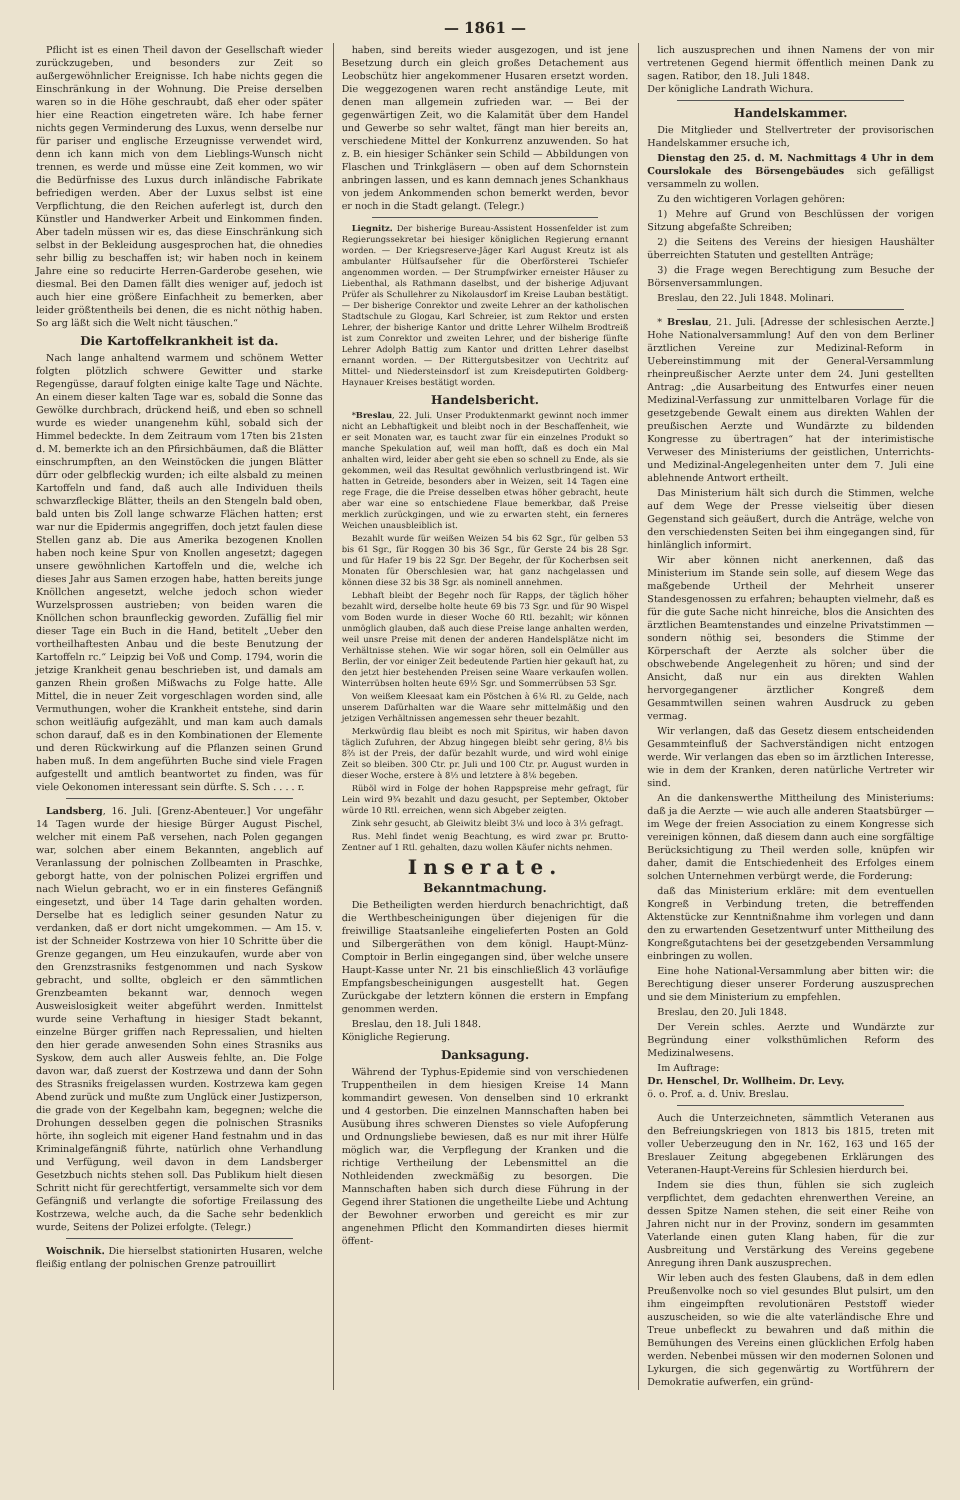— 1861 —
Pflicht ist es einen Theil davon der Gesellschaft wieder zurückzugeben, und besonders zur Zeit so außergewöhnlicher Ereignisse. Ich habe nichts gegen die Einschränkung in der Wohnung. Die Preise derselben waren so in die Höhe geschraubt, daß eher oder später hier eine Reaction eingetreten wäre. Ich habe ferner nichts gegen Verminderung des Luxus, wenn derselbe nur für pariser und englische Erzeugnisse verwendet wird, denn ich kann mich von dem Lieblings-Wunsch nicht trennen, es werde und müsse eine Zeit kommen, wo wir die Bedürfnisse des Luxus durch inländische Fabrikate befriedigen werden. Aber der Luxus selbst ist eine Verpflichtung, die den Reichen auferlegt ist, durch den Künstler und Handwerker Arbeit und Einkommen finden. Aber tadeln müssen wir es, das diese Einschränkung sich selbst in der Bekleidung ausgesprochen hat, die ohnedies sehr billig zu beschaffen ist; wir haben noch in keinem Jahre eine so reducirte Herren-Garderobe gesehen, wie diesmal. Bei den Damen fällt dies weniger auf, jedoch ist auch hier eine größere Einfachheit zu bemerken, aber leider größtentheils bei denen, die es nicht nöthig haben. So arg läßt sich die Welt nicht täuschen.“
Die Kartoffelkrankheit ist da.
Nach lange anhaltend warmem und schönem Wetter folgten plötzlich schwere Gewitter und starke Regengüsse, darauf folgten einige kalte Tage und Nächte. An einem dieser kalten Tage war es, sobald die Sonne das Gewölke durchbrach, drückend heiß, und eben so schnell wurde es wieder unangenehm kühl, sobald sich der Himmel bedeckte. In dem Zeitraum vom 17ten bis 21sten d. M. bemerkte ich an den Pfirsichbäumen, daß die Blätter einschrumpften, an den Weinstöcken die jungen Blätter dürr oder gelbfleckig wurden; ich eilte alsbald zu meinen Kartoffeln und fand, daß auch alle Individuen theils schwarzfleckige Blätter, theils an den Stengeln bald oben, bald unten bis Zoll lange schwarze Flächen hatten; erst war nur die Epidermis angegriffen, doch jetzt faulen diese Stellen ganz ab. Die aus Amerika bezogenen Knollen haben noch keine Spur von Knollen angesetzt; dagegen unsere gewöhnlichen Kartoffeln und die, welche ich dieses Jahr aus Samen erzogen habe, hatten bereits junge Knöllchen angesetzt, welche jedoch schon wieder Wurzelsprossen austrieben; von beiden waren die Knöllchen schon braunfleckig geworden. Zufällig fiel mir dieser Tage ein Buch in die Hand, betitelt „Ueber den vortheilhaftesten Anbau und die beste Benutzung der Kartoffeln rc.“ Leipzig bei Voß und Comp. 1794, worin die jetzige Krankheit genau beschrieben ist, und damals am ganzen Rhein großen Mißwachs zu Folge hatte. Alle Mittel, die in neuer Zeit vorgeschlagen worden sind, alle Vermuthungen, woher die Krankheit entstehe, sind darin schon weitläufig aufgezählt, und man kam auch damals schon darauf, daß es in den Kombinationen der Elemente und deren Rückwirkung auf die Pflanzen seinen Grund haben muß. In dem angeführten Buche sind viele Fragen aufgestellt und amtlich beantwortet zu finden, was für viele Oekonomen interessant sein dürfte. S. Sch . . . . r.
Landsberg, 16. Juli. [Grenz-Abenteuer.] Vor ungefähr 14 Tagen wurde der hiesige Bürger August Pischel, welcher mit einem Paß versehen, nach Polen gegangen war, solchen aber einem Bekannten, angeblich auf Veranlassung der polnischen Zollbeamten in Praschke, geborgt hatte, von der polnischen Polizei ergriffen und nach Wielun gebracht, wo er in ein finsteres Gefängniß eingesetzt, und über 14 Tage darin gehalten worden. Derselbe hat es lediglich seiner gesunden Natur zu verdanken, daß er dort nicht umgekommen. — Am 15. v. ist der Schneider Kostrzewa von hier 10 Schritte über die Grenze gegangen, um Heu einzukaufen, wurde aber von den Grenzstrasniks festgenommen und nach Syskow gebracht, und sollte, obgleich er den sämmtlichen Grenzbeamten bekannt war, dennoch wegen Ausweislosigkeit weiter abgeführt werden. Inmittelst wurde seine Verhaftung in hiesiger Stadt bekannt, einzelne Bürger griffen nach Repressalien, und hielten den hier gerade anwesenden Sohn eines Strasniks aus Syskow, dem auch aller Ausweis fehlte, an. Die Folge davon war, daß zuerst der Kostrzewa und dann der Sohn des Strasniks freigelassen wurden. Kostrzewa kam gegen Abend zurück und mußte zum Unglück einer Justizperson, die grade von der Kegelbahn kam, begegnen; welche die Drohungen desselben gegen die polnischen Strasniks hörte, ihn sogleich mit eigener Hand festnahm und in das Kriminalgefängniß führte, natürlich ohne Verhandlung und Verfügung, weil davon in dem Landsberger Gesetzbuch nichts stehen soll. Das Publikum hielt diesen Schritt nicht für gerechtfertigt, versammelte sich vor dem Gefängniß und verlangte die sofortige Freilassung des Kostrzewa, welche auch, da die Sache sehr bedenklich wurde, Seitens der Polizei erfolgte. (Telegr.)
Woischnik. Die hierselbst stationirten Husaren, welche fleißig entlang der polnischen Grenze patrouillirt
haben, sind bereits wieder ausgezogen, und ist jene Besetzung durch ein gleich großes Detachement aus Leobschütz hier angekommener Husaren ersetzt worden. Die weggezogenen waren recht anständige Leute, mit denen man allgemein zufrieden war. — Bei der gegenwärtigen Zeit, wo die Kalamität über dem Handel und Gewerbe so sehr waltet, fängt man hier bereits an, verschiedene Mittel der Konkurrenz anzuwenden. So hat z. B. ein hiesiger Schänker sein Schild — Abbildungen von Flaschen und Trinkgläsern — oben auf dem Schornstein anbringen lassen, und es kann demnach jenes Schankhaus von jedem Ankommenden schon bemerkt werden, bevor er noch in die Stadt gelangt. (Telegr.)
Liegnitz. Der bisherige Bureau-Assistent Hossenfelder ist zum Regierungssekretar bei hiesiger königlichen Regierung ernannt worden. — Der Kriegsreserve-Jäger Karl August Kreutz ist als ambulanter Hülfsaufseher für die Oberförsterei Tschiefer angenommen worden. — Der Strumpfwirker erneister Häuser zu Liebenthal, als Rathmann daselbst, und der bisherige Adjuvant Prüfer als Schullehrer zu Nikolausdorf im Kreise Lauban bestätigt. — Der bisherige Conrektor und zweite Lehrer an der katholischen Stadtschule zu Glogau, Karl Schreier, ist zum Rektor und ersten Lehrer, der bisherige Kantor und dritte Lehrer Wilhelm Brodtreiß ist zum Conrektor und zweiten Lehrer, und der bisherige fünfte Lehrer Adolph Battig zum Kantor und dritten Lehrer daselbst ernannt worden. — Der Rittergutsbesitzer von Uechtritz auf Mittel- und Niedersteinsdorf ist zum Kreisdeputirten Goldberg-Haynauer Kreises bestätigt worden.
Handelsbericht.
*Breslau, 22. Juli. Unser Produktenmarkt gewinnt noch immer nicht an Lebhaftigkeit und bleibt noch in der Beschaffenheit, wie er seit Monaten war, es taucht zwar für ein einzelnes Produkt so manche Spekulation auf, weil man hofft, daß es doch ein Mal anhalten wird, leider aber geht sie eben so schnell zu Ende, als sie gekommen, weil das Resultat gewöhnlich verlustbringend ist. Wir hatten in Getreide, besonders aber in Weizen, seit 14 Tagen eine rege Frage, die die Preise desselben etwas höher gebracht, heute aber war eine so entschiedene Flaue bemerkbar, daß Preise merklich zurückgingen, und wie zu erwarten steht, ein ferneres Weichen unausbleiblich ist.
Bezahlt wurde für weißen Weizen 54 bis 62 Sgr., für gelben 53 bis 61 Sgr., für Roggen 30 bis 36 Sgr., für Gerste 24 bis 28 Sgr. und für Hafer 19 bis 22 Sgr. Der Begehr, der für Kocherbsen seit Monaten für Oberschlesien war, hat ganz nachgelassen und können diese 32 bis 38 Sgr. als nominell annehmen.
Lebhaft bleibt der Begehr noch für Rapps, der täglich höher bezahlt wird, derselbe holte heute 69 bis 73 Sgr. und für 90 Wispel vom Boden wurde in dieser Woche 60 Rtl. bezahlt; wir können unmöglich glauben, daß auch diese Preise lange anhalten werden, weil unsre Preise mit denen der anderen Handelsplätze nicht im Verhältnisse stehen. Wie wir sogar hören, soll ein Oelmüller aus Berlin, der vor einiger Zeit bedeutende Partien hier gekauft hat, zu den jetzt hier bestehenden Preisen seine Waare verkaufen wollen. Winterrübsen holten heute 69½ Sgr. und Sommerrübsen 53 Sgr.
Von weißem Kleesaat kam ein Pöstchen à 6⅙ Rl. zu Gelde, nach unserem Dafürhalten war die Waare sehr mittelmäßig und den jetzigen Verhältnissen angemessen sehr theuer bezahlt.
Merkwürdig flau bleibt es noch mit Spiritus, wir haben davon täglich Zufuhren, der Abzug hingegen bleibt sehr gering, 8⅓ bis 8⅔ ist der Preis, der dafür bezahlt wurde, und wird wohl einige Zeit so bleiben. 300 Ctr. pr. Juli und 100 Ctr. pr. August wurden in dieser Woche, erstere à 8⅓ und letztere à 8⅙ begeben.
Rüböl wird in Folge der hohen Rappspreise mehr gefragt, für Lein wird 9¾ bezahlt und dazu gesucht, per September, Oktober würde 10 Rtl. erreichen, wenn sich Abgeber zeigten.
Zink sehr gesucht, ab Gleiwitz bleibt 3⅙ und loco à 3⅓ gefragt.
Rus. Mehl findet wenig Beachtung, es wird zwar pr. Brutto-Zentner auf 1 Rtl. gehalten, dazu wollen Käufer nichts nehmen.
Inserate.
Bekanntmachung.
Die Betheiligten werden hierdurch benachrichtigt, daß die Werthbescheinigungen über diejenigen für die freiwillige Staatsanleihe eingelieferten Posten an Gold und Silbergeräthen von dem königl. Haupt-Münz-Comptoir in Berlin eingegangen sind, über welche unsere Haupt-Kasse unter Nr. 21 bis einschließlich 43 vorläufige Empfangsbescheinigungen ausgestellt hat. Gegen Zurückgabe der letztern können die erstern in Empfang genommen werden.
Breslau, den 18. Juli 1848.
Königliche Regierung.
Danksagung.
Während der Typhus-Epidemie sind von verschiedenen Truppentheilen in dem hiesigen Kreise 14 Mann kommandirt gewesen. Von denselben sind 10 erkrankt und 4 gestorben. Die einzelnen Mannschaften haben bei Ausübung ihres schweren Dienstes so viele Aufopferung und Ordnungsliebe bewiesen, daß es nur mit ihrer Hülfe möglich war, die Verpflegung der Kranken und die richtige Vertheilung der Lebensmittel an die Nothleidenden zweckmäßig zu besorgen. Die Mannschaften haben sich durch diese Führung in der Gegend ihrer Stationen die ungetheilte Liebe und Achtung der Bewohner erworben und gereicht es mir zur angenehmen Pflicht den Kommandirten dieses hiermit öffent-
lich auszusprechen und ihnen Namens der von mir vertretenen Gegend hiermit öffentlich meinen Dank zu sagen. Ratibor, den 18. Juli 1848.
Der königliche Landrath Wichura.
Handelskammer.
Die Mitglieder und Stellvertreter der provisorischen Handelskammer ersuche ich,
Dienstag den 25. d. M. Nachmittags 4 Uhr in dem Courslokale des Börsengebäudes sich gefälligst versammeln zu wollen.
Zu den wichtigeren Vorlagen gehören:
1) Mehre auf Grund von Beschlüssen der vorigen Sitzung abgefaßte Schreiben;
2) die Seitens des Vereins der hiesigen Haushälter überreichten Statuten und gestellten Anträge;
3) die Frage wegen Berechtigung zum Besuche der Börsenversammlungen.
Breslau, den 22. Juli 1848. Molinari.
* Breslau, 21. Juli. [Adresse der schlesischen Aerzte.] Hohe Nationalversammlung! Auf den von dem Berliner ärztlichen Vereine zur Medizinal-Reform in Uebereinstimmung mit der General-Versammlung rheinpreußischer Aerzte unter dem 24. Juni gestellten Antrag: „die Ausarbeitung des Entwurfes einer neuen Medizinal-Verfassung zur unmittelbaren Vorlage für die gesetzgebende Gewalt einem aus direkten Wahlen der preußischen Aerzte und Wundärzte zu bildenden Kongresse zu übertragen“ hat der interimistische Verweser des Ministeriums der geistlichen, Unterrichts- und Medizinal-Angelegenheiten unter dem 7. Juli eine ablehnende Antwort ertheilt.
Das Ministerium hält sich durch die Stimmen, welche auf dem Wege der Presse vielseitig über diesen Gegenstand sich geäußert, durch die Anträge, welche von den verschiedensten Seiten bei ihm eingegangen sind, für hinlänglich informirt.
Wir aber können nicht anerkennen, daß das Ministerium im Stande sein solle, auf diesem Wege das maßgebende Urtheil der Mehrheit unserer Standesgenossen zu erfahren; behaupten vielmehr, daß es für die gute Sache nicht hinreiche, blos die Ansichten des ärztlichen Beamtenstandes und einzelne Privatstimmen — sondern nöthig sei, besonders die Stimme der Körperschaft der Aerzte als solcher über die obschwebende Angelegenheit zu hören; und sind der Ansicht, daß nur ein aus direkten Wahlen hervorgegangener ärztlicher Kongreß dem Gesammtwillen seinen wahren Ausdruck zu geben vermag.
Wir verlangen, daß das Gesetz diesem entscheidenden Gesammteinfluß der Sachverständigen nicht entzogen werde. Wir verlangen das eben so im ärztlichen Interesse, wie in dem der Kranken, deren natürliche Vertreter wir sind.
An die dankenswerthe Mittheilung des Ministeriums: daß ja die Aerzte — wie auch alle anderen Staatsbürger — im Wege der freien Association zu einem Kongresse sich vereinigen können, daß diesem dann auch eine sorgfältige Berücksichtigung zu Theil werden solle, knüpfen wir daher, damit die Entschiedenheit des Erfolges einem solchen Unternehmen verbürgt werde, die Forderung:
daß das Ministerium erkläre: mit dem eventuellen Kongreß in Verbindung treten, die betreffenden Aktenstücke zur Kenntnißnahme ihm vorlegen und dann den zu erwartenden Gesetzentwurf unter Mittheilung des Kongreßgutachtens bei der gesetzgebenden Versammlung einbringen zu wollen.
Eine hohe National-Versammlung aber bitten wir: die Berechtigung dieser unserer Forderung auszusprechen und sie dem Ministerium zu empfehlen.
Breslau, den 20. Juli 1848.
Der Verein schles. Aerzte und Wundärzte zur Begründung einer volksthümlichen Reform des Medizinalwesens.
Im Auftrage:
Dr. Henschel, Dr. Wollheim. Dr. Levy.
ö. o. Prof. a. d. Univ. Breslau.
Auch die Unterzeichneten, sämmtlich Veteranen aus den Befreiungskriegen von 1813 bis 1815, treten mit voller Ueberzeugung den in Nr. 162, 163 und 165 der Breslauer Zeitung abgegebenen Erklärungen des Veteranen-Haupt-Vereins für Schlesien hierdurch bei.
Indem sie dies thun, fühlen sie sich zugleich verpflichtet, dem gedachten ehrenwerthen Vereine, an dessen Spitze Namen stehen, die seit einer Reihe von Jahren nicht nur in der Provinz, sondern im gesammten Vaterlande einen guten Klang haben, für die zur Ausbreitung und Verstärkung des Vereins gegebene Anregung ihren Dank auszusprechen.
Wir leben auch des festen Glaubens, daß in dem edlen Preußenvolke noch so viel gesundes Blut pulsirt, um den ihm eingeimpften revolutionären Peststoff wieder auszuscheiden, so wie die alte vaterländische Ehre und Treue unbefleckt zu bewahren und daß mithin die Bemühungen des Vereins einen glücklichen Erfolg haben werden. Nebenbei müssen wir den modernen Solonen und Lykurgen, die sich gegenwärtig zu Wortführern der Demokratie aufwerfen, ein gründ-